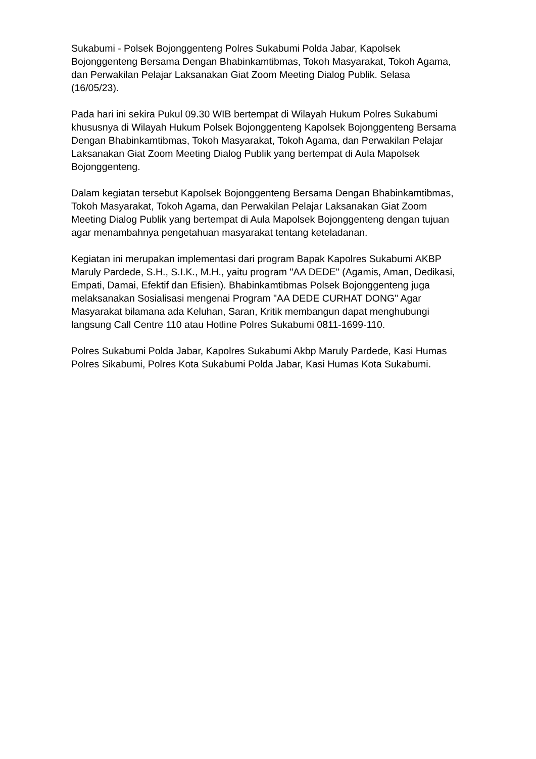Sukabumi - Polsek Bojonggenteng Polres Sukabumi Polda Jabar, Kapolsek Bojonggenteng Bersama Dengan Bhabinkamtibmas, Tokoh Masyarakat, Tokoh Agama, dan Perwakilan Pelajar Laksanakan Giat Zoom Meeting Dialog Publik. Selasa (16/05/23).
Pada hari ini sekira Pukul 09.30 WIB bertempat di Wilayah Hukum Polres Sukabumi khususnya di Wilayah Hukum Polsek Bojonggenteng Kapolsek Bojonggenteng Bersama Dengan Bhabinkamtibmas, Tokoh Masyarakat, Tokoh Agama, dan Perwakilan Pelajar Laksanakan Giat Zoom Meeting Dialog Publik yang bertempat di Aula Mapolsek Bojonggenteng.
Dalam kegiatan tersebut Kapolsek Bojonggenteng Bersama Dengan Bhabinkamtibmas, Tokoh Masyarakat, Tokoh Agama, dan Perwakilan Pelajar Laksanakan Giat Zoom Meeting Dialog Publik yang bertempat di Aula Mapolsek Bojonggenteng dengan tujuan agar menambahnya pengetahuan masyarakat tentang keteladanan.
Kegiatan ini merupakan implementasi dari program Bapak Kapolres Sukabumi AKBP Maruly Pardede, S.H., S.I.K., M.H., yaitu program "AA DEDE" (Agamis, Aman, Dedikasi, Empati, Damai, Efektif dan Efisien). Bhabinkamtibmas Polsek Bojonggenteng juga melaksanakan Sosialisasi mengenai Program "AA DEDE CURHAT DONG" Agar Masyarakat bilamana ada Keluhan, Saran, Kritik membangun dapat menghubungi langsung Call Centre 110 atau Hotline Polres Sukabumi 0811-1699-110.
Polres Sukabumi Polda Jabar, Kapolres Sukabumi Akbp Maruly Pardede, Kasi Humas Polres Sikabumi, Polres Kota Sukabumi Polda Jabar, Kasi Humas Kota Sukabumi.